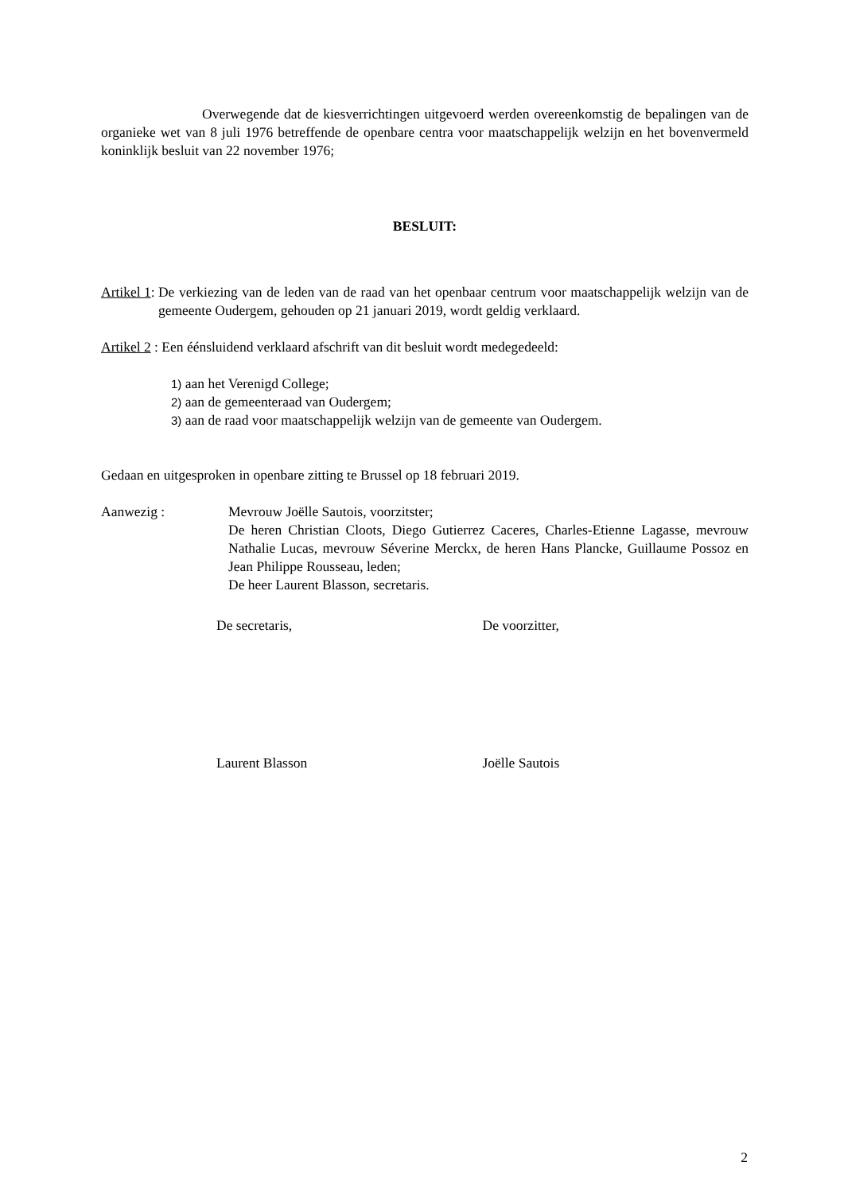Overwegende dat de kiesverrichtingen uitgevoerd werden overeenkomstig de bepalingen van de organieke wet van 8 juli 1976 betreffende de openbare centra voor maatschappelijk welzijn en het bovenvermeld koninklijk besluit van 22 november 1976;
BESLUIT:
Artikel 1: De verkiezing van de leden van de raad van het openbaar centrum voor maatschappelijk welzijn van de gemeente Oudergem, gehouden op 21 januari 2019, wordt geldig verklaard.
Artikel 2 : Een éénsluidend verklaard afschrift van dit besluit wordt medegedeeld:
1) aan het Verenigd College;
2) aan de gemeenteraad van Oudergem;
3) aan de raad voor maatschappelijk welzijn van de gemeente van Oudergem.
Gedaan en uitgesproken in openbare zitting te Brussel op 18 februari 2019.
Aanwezig : Mevrouw Joëlle Sautois, voorzitster;
De heren Christian Cloots, Diego Gutierrez Caceres, Charles-Etienne Lagasse, mevrouw Nathalie Lucas, mevrouw Séverine Merckx, de heren Hans Plancke, Guillaume Possoz en Jean Philippe Rousseau, leden;
De heer Laurent Blasson, secretaris.
De secretaris, De voorzitter,
Laurent Blasson Joëlle Sautois
2